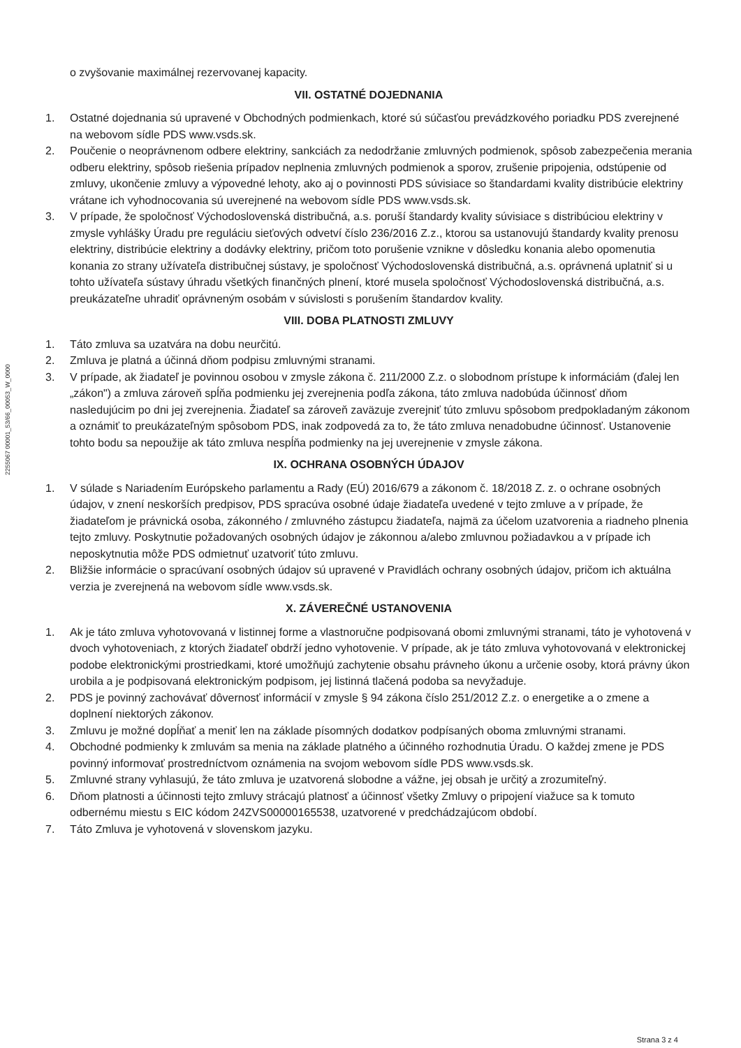2255067 00001_53/66_00053_W_0000
o zvyšovanie maximálnej rezervovanej kapacity.
VII. OSTATNÉ DOJEDNANIA
1. Ostatné dojednania sú upravené v Obchodných podmienkach, ktoré sú súčasťou prevádzkového poriadku PDS zverejnené na webovom sídle PDS www.vsds.sk.
2. Poučenie o neoprávnenom odbere elektriny, sankciách za nedodržanie zmluvných podmienok, spôsob zabezpečenia merania odberu elektriny, spôsob riešenia prípadov neplnenia zmluvných podmienok a sporov, zrušenie pripojenia, odstúpenie od zmluvy, ukončenie zmluvy a výpovedné lehoty, ako aj o povinnosti PDS súvisiace so štandardami kvality distribúcie elektriny vrátane ich vyhodnocovania sú uverejnené na webovom sídle PDS www.vsds.sk.
3. V prípade, že spoločnosť Východoslovenská distribučná, a.s. poruší štandardy kvality súvisiace s distribúciou elektriny v zmysle vyhlášky Úradu pre reguláciu sieťových odvetví číslo 236/2016 Z.z., ktorou sa ustanovujú štandardy kvality prenosu elektriny, distribúcie elektriny a dodávky elektriny, pričom toto porušenie vznikne v dôsledku konania alebo opomenutia konania zo strany užívateľa distribučnej sústavy, je spoločnosť Východoslovenská distribučná, a.s. oprávnená uplatniť si u tohto užívateľa sústavy úhradu všetkých finančných plnení, ktoré musela spoločnosť Východoslovenská distribučná, a.s. preukázateľne uhradiť oprávneným osobám v súvislosti s porušením štandardov kvality.
VIII. DOBA PLATNOSTI ZMLUVY
1. Táto zmluva sa uzatvára na dobu neurčitú.
2. Zmluva je platná a účinná dňom podpisu zmluvnými stranami.
3. V prípade, ak žiadateľ je povinnou osobou v zmysle zákona č. 211/2000 Z.z. o slobodnom prístupe k informáciám (ďalej len „zákon") a zmluva zároveň spĺňa podmienku jej zverejnenia podľa zákona, táto zmluva nadobúda účinnosť dňom nasledujúcim po dni jej zverejnenia. Žiadateľ sa zároveň zaväzuje zverejniť túto zmluvu spôsobom predpokladaným zákonom a oznámiť to preukázateľným spôsobom PDS, inak zodpovedá za to, že táto zmluva nenadobudne účinnosť. Ustanovenie tohto bodu sa nepoužije ak táto zmluva nespĺňa podmienky na jej uverejnenie v zmysle zákona.
IX. OCHRANA OSOBNÝCH ÚDAJOV
1. V súlade s Nariadením Európskeho parlamentu a Rady (EÚ) 2016/679 a zákonom č. 18/2018 Z. z. o ochrane osobných údajov, v znení neskorších predpisov, PDS spracúva osobné údaje žiadateľa uvedené v tejto zmluve a v prípade, že žiadateľom je právnická osoba, zákonného / zmluvného zástupcu žiadateľa, najmä za účelom uzatvorenia a riadneho plnenia tejto zmluvy. Poskytnutie požadovaných osobných údajov je zákonnou a/alebo zmluvnou požiadavkou a v prípade ich neposkytnutia môže PDS odmietnuť uzatvoriť túto zmluvu.
2. Bližšie informácie o spracúvaní osobných údajov sú upravené v Pravidlách ochrany osobných údajov, pričom ich aktuálna verzia je zverejnená na webovom sídle www.vsds.sk.
X. ZÁVEREČNÉ USTANOVENIA
1. Ak je táto zmluva vyhotovovaná v listinnej forme a vlastnoručne podpisovaná obomi zmluvnými stranami, táto je vyhotovená v dvoch vyhotoveniach, z ktorých žiadateľ obdrží jedno vyhotovenie. V prípade, ak je táto zmluva vyhotovovaná v elektronickej podobe elektronickými prostriedkami, ktoré umožňujú zachytenie obsahu právneho úkonu a určenie osoby, ktorá právny úkon urobila a je podpisovaná elektronickým podpisom, jej listinná tlačená podoba sa nevyžaduje.
2. PDS je povinný zachovávať dôvernosť informácií v zmysle § 94 zákona číslo 251/2012 Z.z. o energetike a o zmene a doplnení niektorých zákonov.
3. Zmluvu je možné dopĺňať a meniť len na základe písomných dodatkov podpísaných oboma zmluvnými stranami.
4. Obchodné podmienky k zmluvám sa menia na základe platného a účinného rozhodnutia Úradu. O každej zmene je PDS povinný informovať prostredníctvom oznámenia na svojom webovom sídle PDS www.vsds.sk.
5. Zmluvné strany vyhlasujú, že táto zmluva je uzatvorená slobodne a vážne, jej obsah je určitý a zrozumiteľný.
6. Dňom platnosti a účinnosti tejto zmluvy strácajú platnosť a účinnosť všetky Zmluvy o pripojení viažuce sa k tomuto odbernému miestu s EIC kódom 24ZVS00000165538, uzatvorené v predchádzajúcom období.
7. Táto Zmluva je vyhotovená v slovenskom jazyku.
Strana 3 z 4